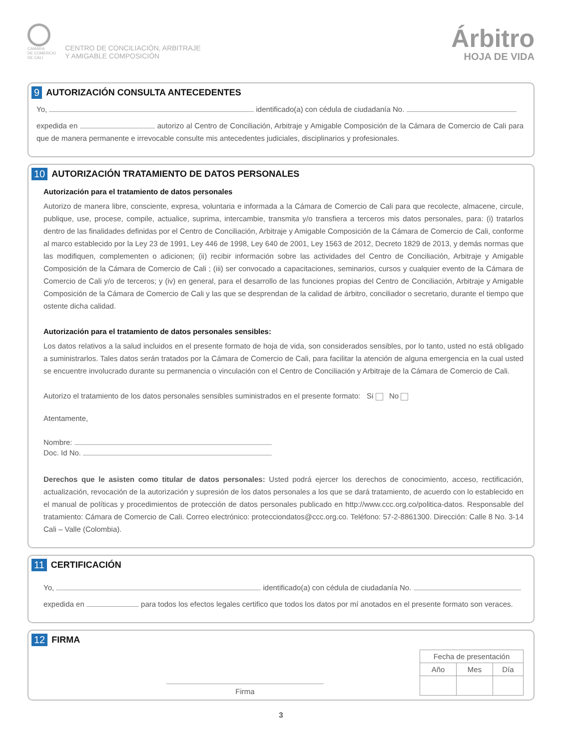CAMARA
DE COMERCIO
DE CALI
CENTRO DE CONCILIACIÓN, ARBITRAJE
Y AMIGABLE COMPOSICIÓN
Árbitro
HOJA DE VIDA
9 AUTORIZACIÓN CONSULTA ANTECEDENTES
Yo, identificado(a) con cédula de ciudadanía No.
expedida en autorizo al Centro de Conciliación, Arbitraje y Amigable Composición de la Cámara de Comercio de Cali para que de manera permanente e irrevocable consulte mis antecedentes judiciales, disciplinarios y profesionales.
10 AUTORIZACIÓN TRATAMIENTO DE DATOS PERSONALES
Autorización para el tratamiento de datos personales
Autorizo de manera libre, consciente, expresa, voluntaria e informada a la Cámara de Comercio de Cali para que recolecte, almacene, circule, publique, use, procese, compile, actualice, suprima, intercambie, transmita y/o transfiera a terceros mis datos personales, para: (i) tratarlos dentro de las finalidades definidas por el Centro de Conciliación, Arbitraje y Amigable Composición de la Cámara de Comercio de Cali, conforme al marco establecido por la Ley 23 de 1991, Ley 446 de 1998, Ley 640 de 2001, Ley 1563 de 2012, Decreto 1829 de 2013, y demás normas que las modifiquen, complementen o adicionen; (ii) recibir información sobre las actividades del Centro de Conciliación, Arbitraje y Amigable Composición de la Cámara de Comercio de Cali ; (iii) ser convocado a capacitaciones, seminarios, cursos y cualquier evento de la Cámara de Comercio de Cali y/o de terceros; y (iv) en general, para el desarrollo de las funciones propias del Centro de Conciliación, Arbitraje y Amigable Composición de la Cámara de Comercio de Cali y las que se desprendan de la calidad de árbitro, conciliador o secretario, durante el tiempo que ostente dicha calidad.
Autorización para el tratamiento de datos personales sensibles:
Los datos relativos a la salud incluidos en el presente formato de hoja de vida, son considerados sensibles, por lo tanto, usted no está obligado a suministrarlos. Tales datos serán tratados por la Cámara de Comercio de Cali, para facilitar la atención de alguna emergencia en la cual usted se encuentre involucrado durante su permanencia o vinculación con el Centro de Conciliación y Arbitraje de la Cámara de Comercio de Cali.
Autorizo el tratamiento de los datos personales sensibles suministrados en el presente formato: Si No
Atentamente,
Nombre:
Doc. Id No.
Derechos que le asisten como titular de datos personales: Usted podrá ejercer los derechos de conocimiento, acceso, rectificación, actualización, revocación de la autorización y supresión de los datos personales a los que se dará tratamiento, de acuerdo con lo establecido en el manual de políticas y procedimientos de protección de datos personales publicado en http://www.ccc.org.co/politica-datos. Responsable del tratamiento: Cámara de Comercio de Cali. Correo electrónico: protecciondatos@ccc.org.co. Teléfono: 57-2-8861300. Dirección: Calle 8 No. 3-14 Cali – Valle (Colombia).
11 CERTIFICACIÓN
Yo, identificado(a) con cédula de ciudadanía No.
expedida en para todos los efectos legales certifico que todos los datos por mí anotados en el presente formato son veraces.
12 FIRMA
Firma
| Fecha de presentación | | |
| --- | --- | --- |
| Año | Mes | Día |
3